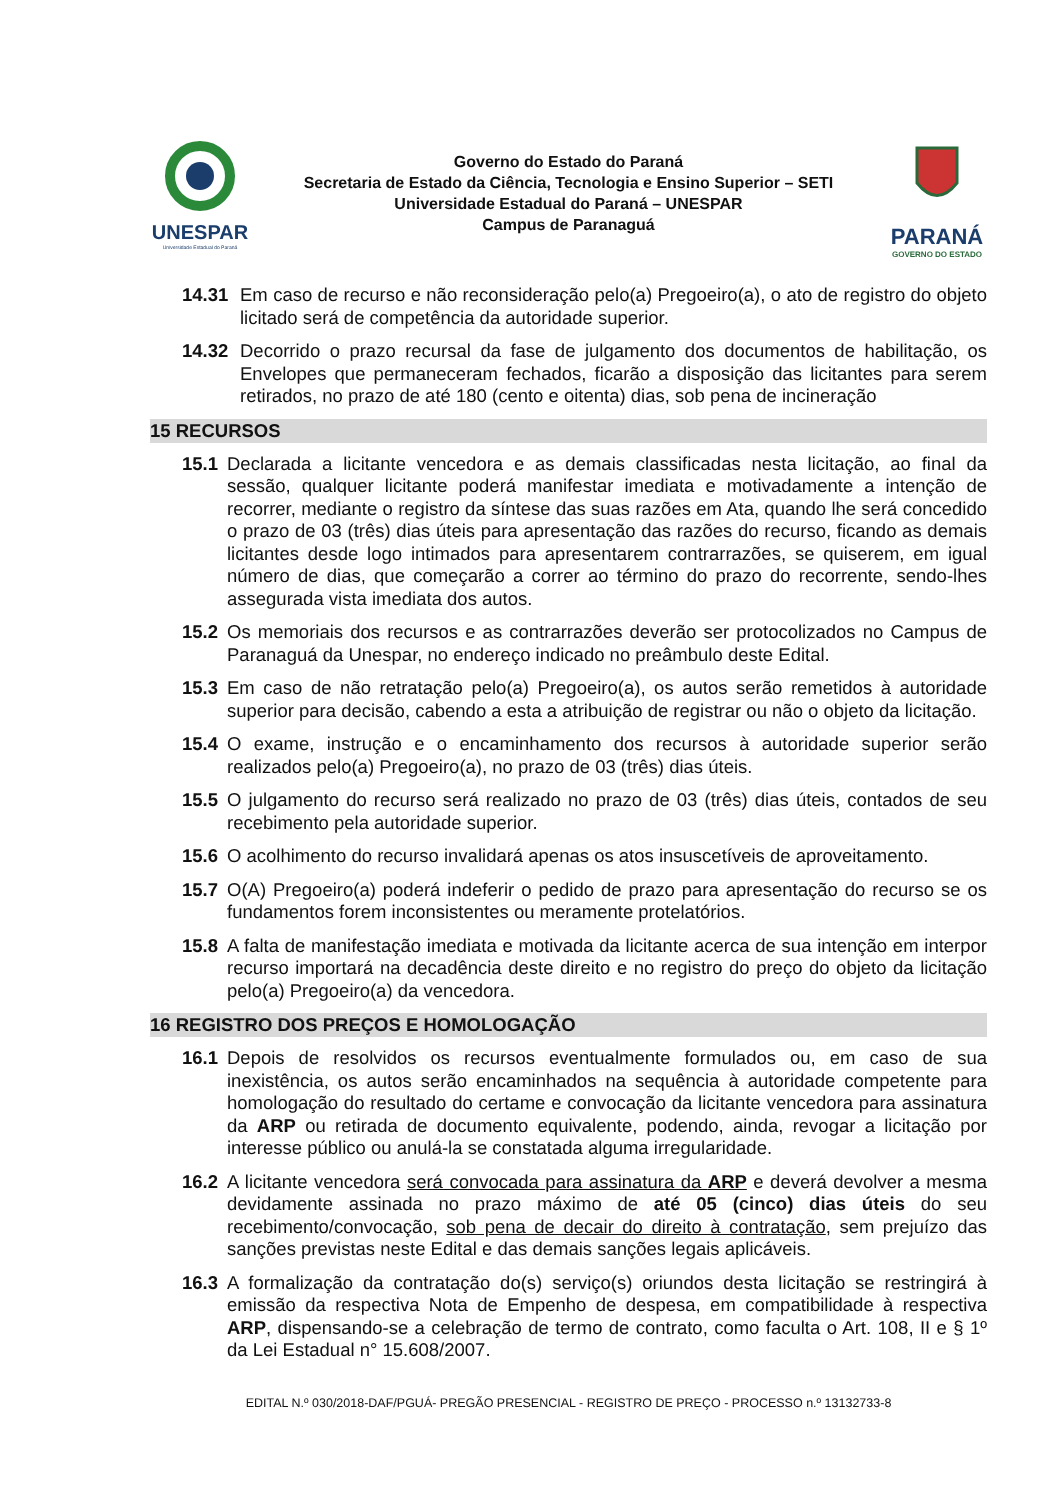UNESPAR
Universidade Estadual do Paraná
Governo do Estado do Paraná
Secretaria de Estado da Ciência, Tecnologia e Ensino Superior – SETI
Universidade Estadual do Paraná – UNESPAR
Campus de Paranaguá
PARANÁ
GOVERNO DO ESTADO
14.31 Em caso de recurso e não reconsideração pelo(a) Pregoeiro(a), o ato de registro do objeto licitado será de competência da autoridade superior.
14.32 Decorrido o prazo recursal da fase de julgamento dos documentos de habilitação, os Envelopes que permaneceram fechados, ficarão a disposição das licitantes para serem retirados, no prazo de até 180 (cento e oitenta) dias, sob pena de incineração
15 RECURSOS
15.1 Declarada a licitante vencedora e as demais classificadas nesta licitação, ao final da sessão, qualquer licitante poderá manifestar imediata e motivadamente a intenção de recorrer, mediante o registro da síntese das suas razões em Ata, quando lhe será concedido o prazo de 03 (três) dias úteis para apresentação das razões do recurso, ficando as demais licitantes desde logo intimados para apresentarem contrarrazões, se quiserem, em igual número de dias, que começarão a correr ao término do prazo do recorrente, sendo-lhes assegurada vista imediata dos autos.
15.2 Os memoriais dos recursos e as contrarrazões deverão ser protocolizados no Campus de Paranaguá da Unespar, no endereço indicado no preâmbulo deste Edital.
15.3 Em caso de não retratação pelo(a) Pregoeiro(a), os autos serão remetidos à autoridade superior para decisão, cabendo a esta a atribuição de registrar ou não o objeto da licitação.
15.4 O exame, instrução e o encaminhamento dos recursos à autoridade superior serão realizados pelo(a) Pregoeiro(a), no prazo de 03 (três) dias úteis.
15.5 O julgamento do recurso será realizado no prazo de 03 (três) dias úteis, contados de seu recebimento pela autoridade superior.
15.6 O acolhimento do recurso invalidará apenas os atos insuscetíveis de aproveitamento.
15.7 O(A) Pregoeiro(a) poderá indeferir o pedido de prazo para apresentação do recurso se os fundamentos forem inconsistentes ou meramente protelatórios.
15.8 A falta de manifestação imediata e motivada da licitante acerca de sua intenção em interpor recurso importará na decadência deste direito e no registro do preço do objeto da licitação pelo(a) Pregoeiro(a) da vencedora.
16 REGISTRO DOS PREÇOS E HOMOLOGAÇÃO
16.1 Depois de resolvidos os recursos eventualmente formulados ou, em caso de sua inexistência, os autos serão encaminhados na sequência à autoridade competente para homologação do resultado do certame e convocação da licitante vencedora para assinatura da ARP ou retirada de documento equivalente, podendo, ainda, revogar a licitação por interesse público ou anulá-la se constatada alguma irregularidade.
16.2 A licitante vencedora será convocada para assinatura da ARP e deverá devolver a mesma devidamente assinada no prazo máximo de até 05 (cinco) dias úteis do seu recebimento/convocação, sob pena de decair do direito à contratação, sem prejuízo das sanções previstas neste Edital e das demais sanções legais aplicáveis.
16.3 A formalização da contratação do(s) serviço(s) oriundos desta licitação se restringirá à emissão da respectiva Nota de Empenho de despesa, em compatibilidade à respectiva ARP, dispensando-se a celebração de termo de contrato, como faculta o Art. 108, II e § 1º da Lei Estadual n° 15.608/2007.
EDITAL N.º 030/2018-DAF/PGUÁ- PREGÃO PRESENCIAL - REGISTRO DE PREÇO - PROCESSO n.º 13132733-8